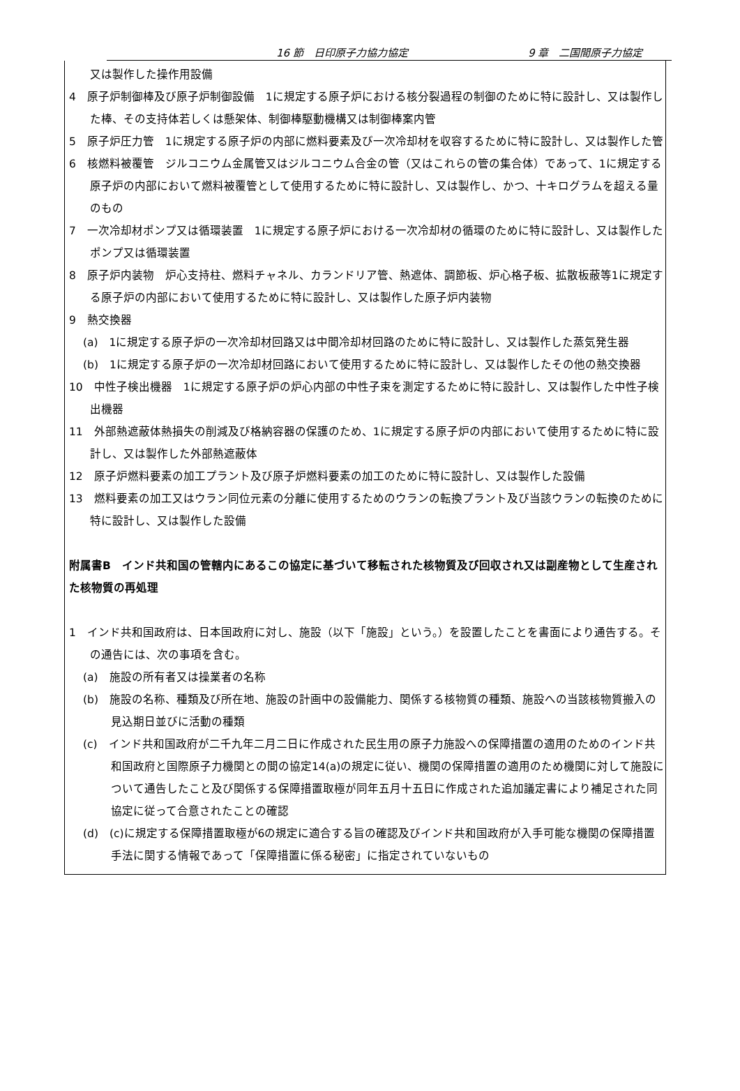16 節　日印原子力協力協定 9 章　二国間原子力協定
又は製作した操作用設備
4　原子炉制御棒及び原子炉制御設備　1に規定する原子炉における核分裂過程の制御のために特に設計し、又は製作した棒、その支持体若しくは懸架体、制御棒駆動機構又は制御棒案内管
5　原子炉圧力管　1に規定する原子炉の内部に燃料要素及び一次冷却材を収容するために特に設計し、又は製作した管
6　核燃料被覆管　ジルコニウム金属管又はジルコニウム合金の管（又はこれらの管の集合体）であって、1に規定する原子炉の内部において燃料被覆管として使用するために特に設計し、又は製作し、かつ、十キログラムを超える量のもの
7　一次冷却材ポンプ又は循環装置　1に規定する原子炉における一次冷却材の循環のために特に設計し、又は製作したポンプ又は循環装置
8　原子炉内装物　炉心支持柱、燃料チャネル、カランドリア管、熱遮体、調節板、炉心格子板、拡散板蔽等1に規定する原子炉の内部において使用するために特に設計し、又は製作した原子炉内装物
9　熱交換器
(a)　1に規定する原子炉の一次冷却材回路又は中間冷却材回路のために特に設計し、又は製作した蒸気発生器
(b)　1に規定する原子炉の一次冷却材回路において使用するために特に設計し、又は製作したその他の熱交換器
10　中性子検出機器　1に規定する原子炉の炉心内部の中性子束を測定するために特に設計し、又は製作した中性子検出機器
11　外部熱遮蔽体熱損失の削減及び格納容器の保護のため、1に規定する原子炉の内部において使用するために特に設計し、又は製作した外部熱遮蔽体
12　原子炉燃料要素の加工プラント及び原子炉燃料要素の加工のために特に設計し、又は製作した設備
13　燃料要素の加工又はウラン同位元素の分離に使用するためのウランの転換プラント及び当該ウランの転換のために特に設計し、又は製作した設備
附属書B　インド共和国の管轄内にあるこの協定に基づいて移転された核物質及び回収され又は副産物として生産された核物質の再処理
1　インド共和国政府は、日本国政府に対し、施設（以下「施設」という。）を設置したことを書面により通告する。その通告には、次の事項を含む。
(a)　施設の所有者又は操業者の名称
(b)　施設の名称、種類及び所在地、施設の計画中の設備能力、関係する核物質の種類、施設への当該核物質搬入の見込期日並びに活動の種類
(c)　インド共和国政府が二千九年二月二日に作成された民生用の原子力施設への保障措置の適用のためのインド共和国政府と国際原子力機関との間の協定14(a)の規定に従い、機関の保障措置の適用のため機関に対して施設について通告したこと及び関係する保障措置取極が同年五月十五日に作成された追加議定書により補足された同協定に従って合意されたことの確認
(d)　(c)に規定する保障措置取極が6の規定に適合する旨の確認及びインド共和国政府が入手可能な機関の保障措置手法に関する情報であって「保障措置に係る秘密」に指定されていないもの